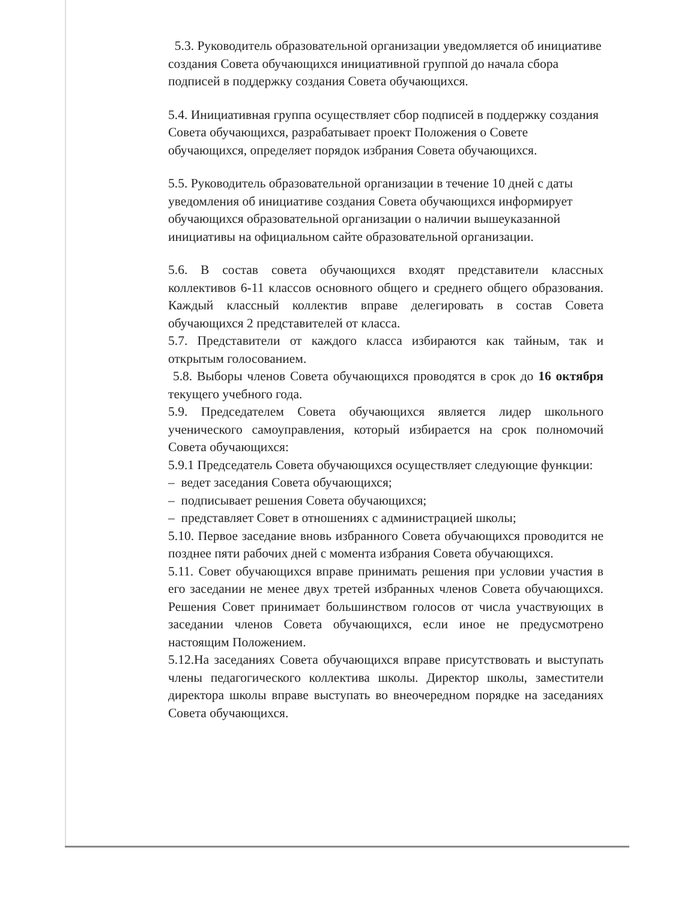5.3. Руководитель образовательной организации уведомляется об инициативе создания Совета обучающихся инициативной группой до начала сбора подписей в поддержку создания Совета обучающихся.
5.4. Инициативная группа осуществляет сбор подписей в поддержку создания Совета обучающихся, разрабатывает проект Положения о Совете обучающихся, определяет порядок избрания Совета обучающихся.
5.5. Руководитель образовательной организации в течение 10 дней с даты уведомления об инициативе создания Совета обучающихся информирует обучающихся образовательной организации о наличии вышеуказанной инициативы на официальном сайте образовательной организации.
5.6. В состав совета обучающихся входят представители классных коллективов 6-11 классов основного общего и среднего общего образования. Каждый классный коллектив вправе делегировать в состав Совета обучающихся 2 представителей от класса.
5.7. Представители от каждого класса избираются как тайным, так и открытым голосованием.
5.8. Выборы членов Совета обучающихся проводятся в срок до 16 октября текущего учебного года.
5.9. Председателем Совета обучающихся является лидер школьного ученического самоуправления, который избирается на срок полномочий Совета обучающихся:
5.9.1 Председатель Совета обучающихся осуществляет следующие функции:
– ведет заседания Совета обучающихся;
– подписывает решения Совета обучающихся;
– представляет Совет в отношениях с администрацией школы;
5.10. Первое заседание вновь избранного Совета обучающихся проводится не позднее пяти рабочих дней с момента избрания Совета обучающихся.
5.11. Совет обучающихся вправе принимать решения при условии участия в его заседании не менее двух третей избранных членов Совета обучающихся. Решения Совет принимает большинством голосов от числа участвующих в заседании членов Совета обучающихся, если иное не предусмотрено настоящим Положением.
5.12.На заседаниях Совета обучающихся вправе присутствовать и выступать члены педагогического коллектива школы. Директор школы, заместители директора школы вправе выступать во внеочередном порядке на заседаниях Совета обучающихся.